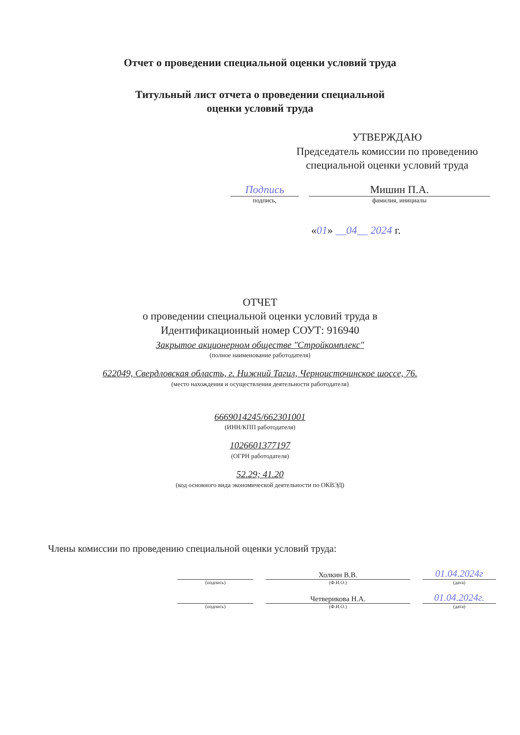Отчет о проведении специальной оценки условий труда
Титульный лист отчета о проведении специальной
оценки условий труда
УТВЕРЖДАЮ
Председатель комиссии по проведению специальной оценки условий труда
Подпись Мишин П.А.
подпись, фамилия, инициалы
«01» __04__ 2024 г.
ОТЧЕТ
о проведении специальной оценки условий труда в
Идентификационный номер СОУТ: 916940
Закрытое акционерном обществе "Стройкомплекс"
(полное наименование работодателя)
622049, Свердловская область, г. Нижний Тагил, Черноисточинское шоссе, 76.
(место нахождения и осуществления деятельности работодателя)
6669014245/662301001
(ИНН/КПП работодателя)
1026601377197
(ОГРН работодателя)
52.29; 41.20
(код основного вида экономической деятельности по ОКВЭД)
Члены комиссии по проведению специальной оценки условий труда:
Холкин В.В.
01.04.2024г
(подпись)
(Ф.И.О.)
(дата)
Четверикова Н.А.
01.04.2024г.
(подпись)
(Ф.И.О.)
(дата)